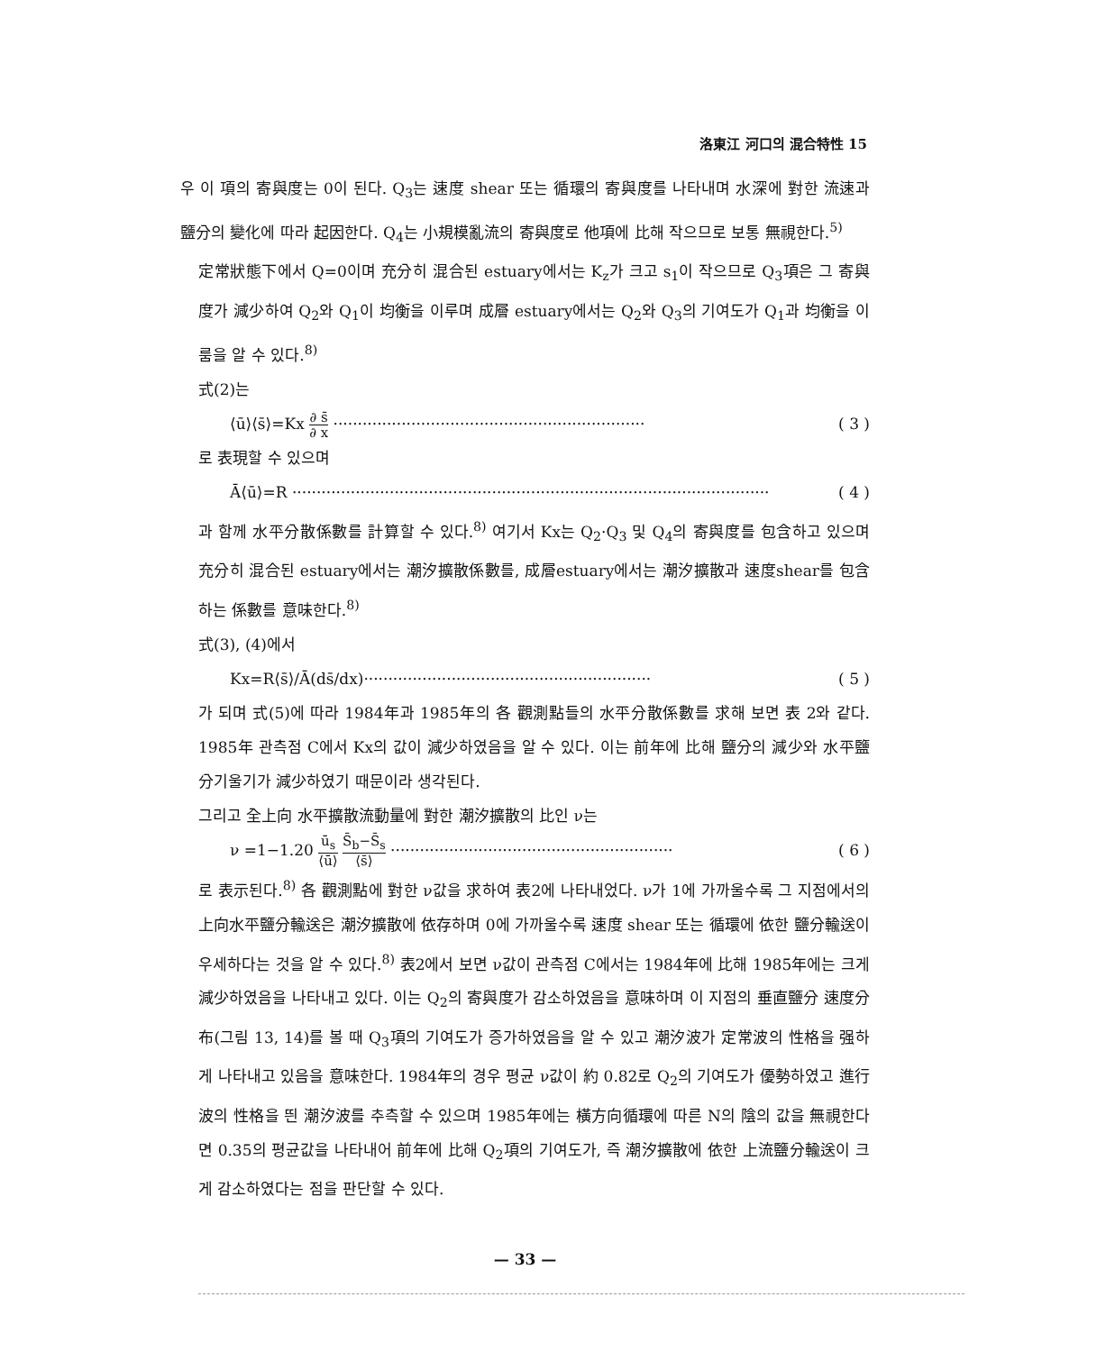洛東江 河口의 混合特性 15
우 이 項의 寄與度는 0이 된다. Q<sub>3</sub>는 速度 shear 또는 循環의 寄與度를 나타내며 水深에 對한 流速과 鹽分의 變化에 따라 起因한다. Q<sub>4</sub>는 小規模亂流의 寄與度로 他項에 比해 작으므로 보통 無視한다.<sup>5)</sup>
定常狀態下에서 Q=0이며 充分히 混合된 estuary에서는 K<sub>z</sub>가 크고 s<sub>1</sub>이 작으므로 Q<sub>3</sub>項은 그 寄與度가 減少하여 Q<sub>2</sub>와 Q<sub>1</sub>이 均衡을 이루며 成層 estuary에서는 Q<sub>2</sub>와 Q<sub>3</sub>의 기여도가 Q<sub>1</sub>과 均衡을 이룸을 알 수 있다.<sup>8)</sup>
式(2)는
⟨ū⟩⟨s̄⟩=Kx ∂ s̄ ∂ x ································································ ( 3 )
로 表現할 수 있으며
Ā⟨ū⟩=R ·································································································· ( 4 )
과 함께 水平分散係數를 計算할 수 있다.<sup>8)</sup> 여기서 Kx는 Q<sub>2</sub>·Q<sub>3</sub> 및 Q<sub>4</sub>의 寄與度를 包含하고 있으며 充分히 混合된 estuary에서는 潮汐擴散係數를, 成層estuary에서는 潮汐擴散과 速度shear를 包含하는 係數를 意味한다.<sup>8)</sup>
式(3), (4)에서
Kx=R⟨s̄⟩/Ā(ds̄/dx)··························································· ( 5 )
가 되며 式(5)에 따라 1984年과 1985年의 各 觀測點들의 水平分散係數를 求해 보면 表 2와 같다. 1985年 관측점 C에서 Kx의 값이 減少하였음을 알 수 있다. 이는 前年에 比해 鹽分의 減少와 水平鹽分기울기가 減少하였기 때문이라 생각된다.
그리고 全上向 水平擴散流動量에 對한 潮汐擴散의 比인 ν는
ν =1−1.20 ū<sub>s</sub> ⟨ū⟩ S̄<sub>b</sub>−S̄<sub>s</sub> ⟨s̄⟩ ·························································· ( 6 )
로 表示된다.<sup>8)</sup> 各 觀測點에 對한 ν값을 求하여 表2에 나타내었다. ν가 1에 가까울수록 그 지점에서의 上向水平鹽分輸送은 潮汐擴散에 依存하며 0에 가까울수록 速度 shear 또는 循環에 依한 鹽分輸送이 우세하다는 것을 알 수 있다.<sup>8)</sup> 表2에서 보면 ν값이 관측점 C에서는 1984年에 比해 1985年에는 크게 減少하였음을 나타내고 있다. 이는 Q<sub>2</sub>의 寄與度가 감소하였음을 意味하며 이 지점의 垂直鹽分 速度分布(그림 13, 14)를 볼 때 Q<sub>3</sub>項의 기여도가 증가하였음을 알 수 있고 潮汐波가 定常波의 性格을 强하게 나타내고 있음을 意味한다. 1984年의 경우 평균 ν값이 約 0.82로 Q<sub>2</sub>의 기여도가 優勢하였고 進行波의 性格을 띈 潮汐波를 추측할 수 있으며 1985年에는 橫方向循環에 따른 N의 陰의 값을 無視한다면 0.35의 평균값을 나타내어 前年에 比해 Q<sub>2</sub>項의 기여도가, 즉 潮汐擴散에 依한 上流鹽分輸送이 크게 감소하였다는 점을 판단할 수 있다.
— 33 —